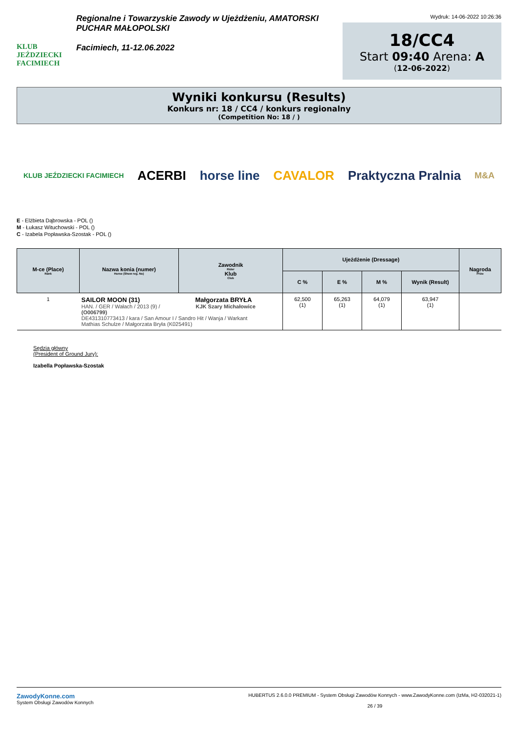KLUB JEŹDZIECKI FACIMIECH
Regionalne i Towarzyskie Zawody w Ujeżdżeniu, AMATORSKI PUCHAR MAŁOPOLSKI
Facimiech, 11-12.06.2022
Wydruk: 14-06-2022 10:26:36
18/CC4
Start 09:40 Arena: A
(12-06-2022)
Wyniki konkursu (Results)
Konkurs nr: 18 / CC4 / konkurs regionalny
(Competition No: 18 / )
KLUB JEŹDZIECKI FACIMIECH ACERBI horse line CAVALOR Praktyczna Pralnia M&A
E - Elżbieta Dąbrowska - POL ()
M - Łukasz Witucho­wski - POL ()
C - Izabela Popławska-Szostak - POL ()
| M-ce (Place) Rank | Nazwa konia (numer) Horse (Show reg. No) | Zawodnik Rider Klub Club | Ujeżdżenie (Dressage) | | | | Nagroda Prize |
| --- | --- | --- | --- | --- | --- | --- | --- |
| | | | C % | E % | M % | Wynik (Result) | |
| 1 | SAILOR MOON (31) Małgorzata BRYŁA HAN. / GER / Wałach / 2013 (9) / KJK Szary Michałowice (O006799) DE431310773413 / kara / San Amour I / Sandro Hit / Wanja / Warkant Mathias Schulze / Małgorzata Bryła (K025491) | | 62,500 (1) | 65,263 (1) | 64,079 (1) | 63,947 (1) | |
Sędzia główny
(President of Ground Jury):
Izabella Popławska-Szostak
ZawodyKonne.com
System Obsługi Zawodów Konnych
HUBERTUS 2.6.0.0 PREMIUM - System Obsługi Zawodów Konnych - www.ZawodyKonne.com (IzMa, H2-032021-1)
26 / 39